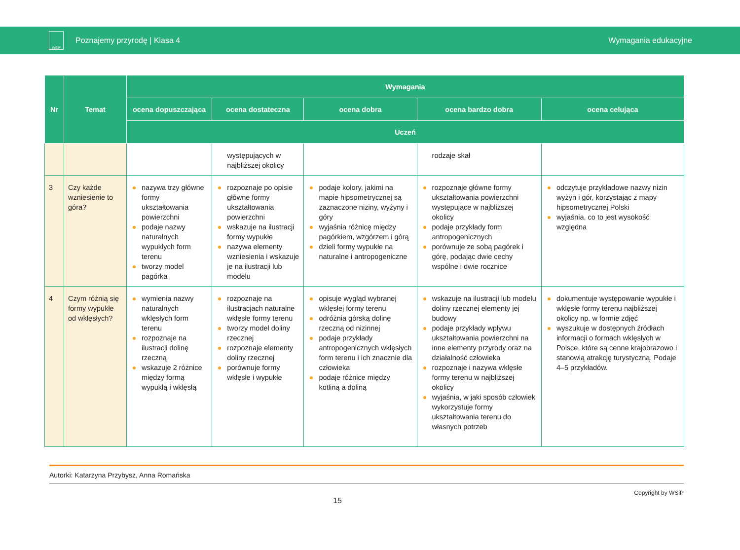WSiP
Poznajemy przyrodę | Klasa 4 Wymagania edukacyjne
| Nr | Temat | Wymagania | | | | |
| --- | --- | --- | --- | --- | --- | --- |
| | | ocena dopuszczająca | ocena dostateczna | ocena dobra | ocena bardzo dobra | ocena celująca |
| | | Uczeń | | | | |
| | | | występujących w najbliższej okolicy | | rodzaje skał | |
| 3 | Czy każde wzniesienie to góra? | nazywa trzy główne formy ukształtowania powierzchni podaje nazwy naturalnych wypukłych form terenu tworzy model pagórka | rozpoznaje po opisie główne formy ukształtowania powierzchni wskazuje na ilustracji formy wypukłe nazywa elementy wzniesienia i wskazuje je na ilustracji lub modelu | podaje kolory, jakimi na mapie hipsometrycznej są zaznaczone niziny, wyżyny i góry wyjaśnia różnicę między pagórkiem, wzgórzem i górą dzieli formy wypukłe na naturalne i antropogeniczne | rozpoznaje główne formy ukształtowania powierzchni występujące w najbliższej okolicy podaje przykłady form antropogenicznych porównuje ze sobą pagórek i górę, podając dwie cechy wspólne i dwie rocznice | odczytuje przykładowe nazwy nizin wyżyn i gór, korzystając z mapy hipsometrycznej Polski wyjaśnia, co to jest wysokość względna |
| 4 | Czym różnią się formy wypukłe od wklęsłych? | wymienia nazwy naturalnych wklęsłych form terenu rozpoznaje na ilustracji dolinę rzeczną wskazuje 2 różnice między formą wypukłą i wklęsłą | rozpoznaje na ilustracjach naturalne wklęsłe formy terenu tworzy model doliny rzecznej rozpoznaje elementy doliny rzecznej porównuje formy wklęsłe i wypukłe | opisuje wygląd wybranej wklęsłej formy terenu odróżnia górską dolinę rzeczną od nizinnej podaje przykłady antropogenicznych wklęsłych form terenu i ich znacznie dla człowieka podaje różnice między kotliną a doliną | wskazuje na ilustracji lub modelu doliny rzecznej elementy jej budowy podaje przykłady wpływu ukształtowania powierzchni na inne elementy przyrody oraz na działalność człowieka rozpoznaje i nazywa wklęsłe formy terenu w najbliższej okolicy wyjaśnia, w jaki sposób człowiek wykorzystuje formy ukształtowania terenu do własnych potrzeb | dokumentuje występowanie wypukłe i wklęsłe formy terenu najbliższej okolicy np. w formie zdjęć wyszukuje w dostępnych źródłach informacji o formach wklęsłych w Polsce, które są cenne krajobrazowo i stanowią atrakcję turystyczną. Podaje 4–5 przykładów. |
Autorki: Katarzyna Przybysz, Anna Romańska
15 Copyright by WSiP